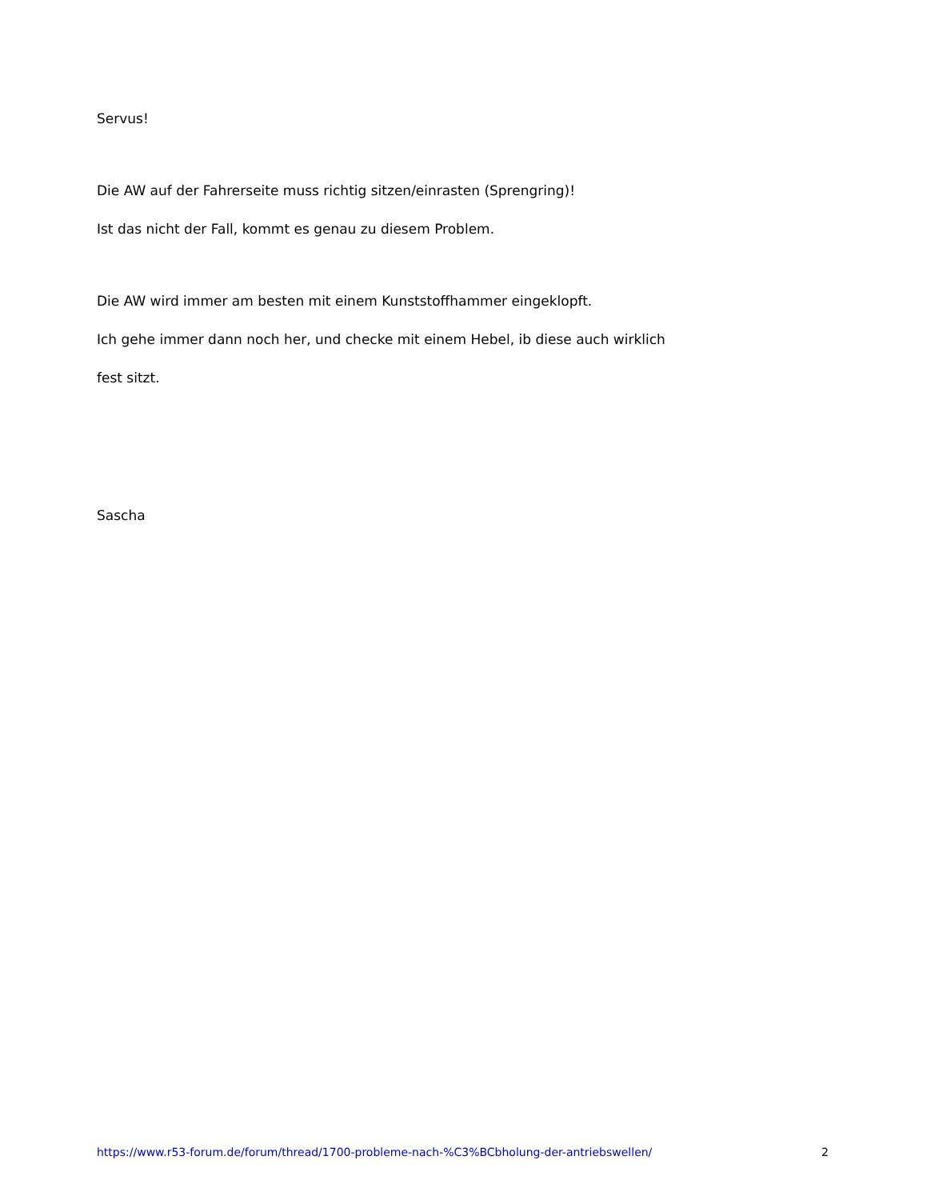Servus!
Die AW auf der Fahrerseite muss richtig sitzen/einrasten (Sprengring)!
Ist das nicht der Fall, kommt es genau zu diesem Problem.
Die AW wird immer am besten mit einem Kunststoffhammer eingeklopft.
Ich gehe immer dann noch her, und checke mit einem Hebel, ib diese auch wirklich
fest sitzt.
Sascha
https://www.r53-forum.de/forum/thread/1700-probleme-nach-%C3%BCbholung-der-antriebswellen/ 2